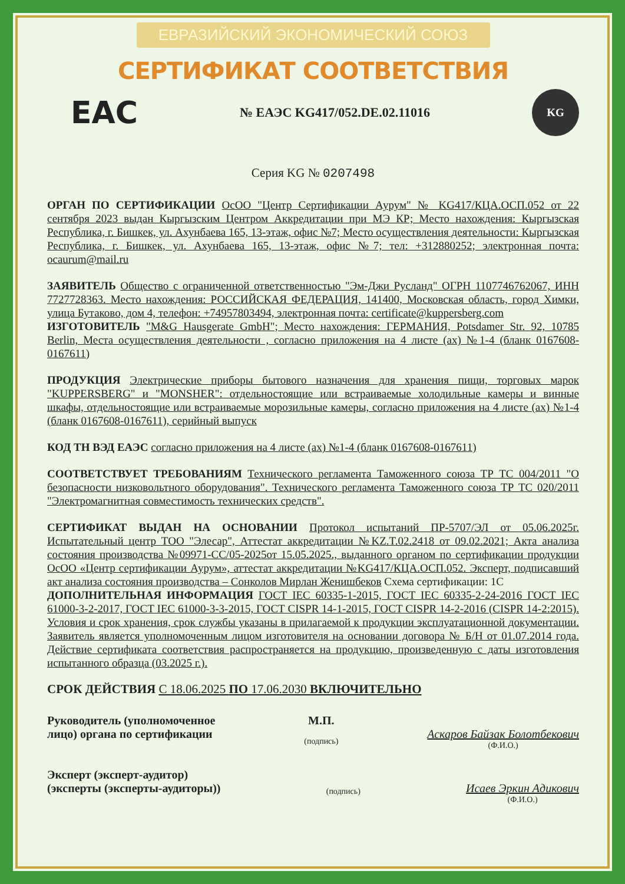ЕВРАЗИЙСКИЙ ЭКОНОМИЧЕСКИЙ СОЮЗ
СЕРТИФИКАТ СООТВЕТСТВИЯ
EAC
№ ЕАЭС KG417/052.DE.02.11016
KG
Серия KG № 0207498
ОРГАН ПО СЕРТИФИКАЦИИ ОсОО "Центр Сертификации Аурум" № KG417/КЦА.ОСП.052 от 22 сентября 2023 выдан Кыргызским Центром Аккредитации при МЭ КР; Место нахождения: Кыргызская Республика, г. Бишкек, ул. Ахунбаева 165, 13-этаж, офис №7; Место осуществления деятельности: Кыргызская Республика, г. Бишкек, ул. Ахунбаева 165, 13-этаж, офис №7; тел: +312880252; электронная почта: ocaurum@mail.ru
ЗАЯВИТЕЛЬ Общество с ограниченной ответственностью "Эм-Джи Русланд" ОГРН 1107746762067, ИНН 7727728363. Место нахождения: РОССИЙСКАЯ ФЕДЕРАЦИЯ, 141400, Московская область, город Химки, улица Бутаково, дом 4, телефон: +74957803494, электронная почта: certificate@kuppersberg.com
ИЗГОТОВИТЕЛЬ "M&G Hausgerate GmbH"; Место нахождения: ГЕРМАНИЯ, Potsdamer Str. 92, 10785 Berlin, Места осуществления деятельности , согласно приложения на 4 листе (ах) №1-4 (бланк 0167608-0167611)
ПРОДУКЦИЯ Электрические приборы бытового назначения для хранения пищи, торговых марок "KUPPERSBERG" и "MONSHER": отдельностоящие или встраиваемые холодильные камеры и винные шкафы, отдельностоящие или встраиваемые морозильные камеры, согласно приложения на 4 листе (ах) №1-4 (бланк 0167608-0167611), серийный выпуск
КОД ТН ВЭД ЕАЭС согласно приложения на 4 листе (ах) №1-4 (бланк 0167608-0167611)
СООТВЕТСТВУЕТ ТРЕБОВАНИЯМ Технического регламента Таможенного союза ТР ТС 004/2011 "О безопасности низковольтного оборудования". Технического регламента Таможенного союза ТР ТС 020/2011 "Электромагнитная совместимость технических средств".
СЕРТИФИКАТ ВЫДАН НА ОСНОВАНИИ Протокол испытаний ПР-5707/ЭЛ от 05.06.2025г. Испытательный центр ТОО "Элесар", Аттестат аккредитации №KZ.T.02.2418 от 09.02.2021; Акта анализа состояния производства №09971-СС/05-2025от 15.05.2025., выданного органом по сертификации продукции ОсОО «Центр сертификации Аурум», аттестат аккредитации №KG417/КЦА.ОСП.052. Эксперт, подписавший акт анализа состояния производства – Сонколов Мирлан Женишбеков Схема сертификации: 1С
ДОПОЛНИТЕЛЬНАЯ ИНФОРМАЦИЯ ГОСТ IEC 60335-1-2015, ГОСТ IEC 60335-2-24-2016 ГОСТ IEC 61000-3-2-2017, ГОСТ IEC 61000-3-3-2015, ГОСТ CISPR 14-1-2015, ГОСТ CISPR 14-2-2016 (CISPR 14-2:2015). Условия и срок хранения, срок службы указаны в прилагаемой к продукции эксплуатационной документации. Заявитель является уполномоченным лицом изготовителя на основании договора № Б/Н от 01.07.2014 года. Действие сертификата соответствия распространяется на продукцию, произведенную с даты изготовления испытанного образца (03.2025 г.).
СРОК ДЕЙСТВИЯ С 18.06.2025 ПО 17.06.2030 ВКЛЮЧИТЕЛЬНО
Руководитель (уполномоченное
лицо) органа по сертификации
М.П.
(подпись)
Аскаров Байзак Болотбекович
(Ф.И.О.)
Эксперт (эксперт-аудитор)
(эксперты (эксперты-аудиторы))
(подпись)
Исаев Эркин Адикович
(Ф.И.О.)